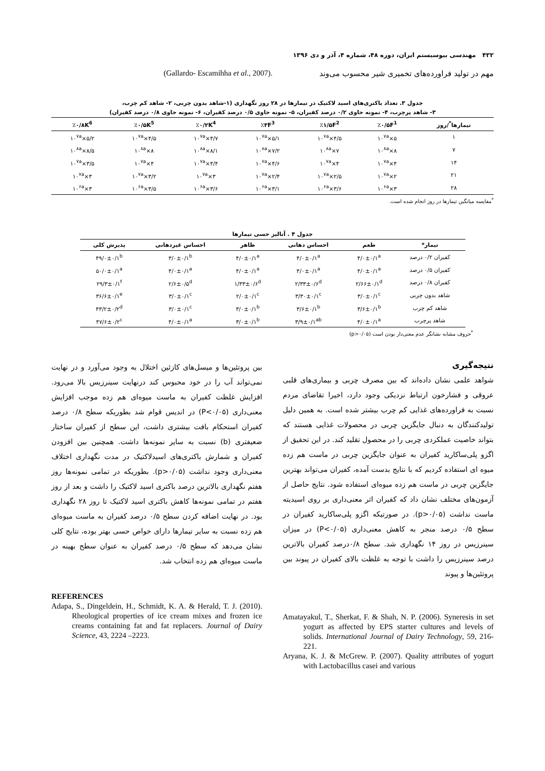۴۳۲ مهندسی بیوسیستم ایران، دوره ۴۸، شماره ۴، آذر و دی ۱۳۹۶
مهم در تولید فراورده‌های تخمیری شیر محسوب می‌وند
(Gallardo- Escamihha et al., 2007).
جدول ۳. تعداد باکتری‌های اسید لاکتیک در تیمارها در ۲۸ روز نگهداری (۱-شاهد بدون چربی، ۲- شاهد کم چرب،
۳- شاهد پرچرب، ۴- نمونه حاوی ۰/۲ درصد کفیران، ۵- نمونه حاوی ۰/۵ درصد کفیران، ۶- نمونه حاوی ۰/۸ درصد کفیران)
| تیمارها<sup>*</sup>/روز | ٪۰/۵F<sup>1</sup> | ٪۱/۵F<sup>2</sup> | ٪۳F<sup>3</sup> | ٪۰/۲K<sup>4</sup> | ٪۰/۵K<sup>5</sup> | ٪۰/۸K<sup>6</sup> |
| --- | --- | --- | --- | --- | --- | --- |
| ۱ | ۵×۱۰<sup>۷a</sup> | ۴/۵×۱۰<sup>۷a</sup> | ۵/۱×۱۰<sup>۷a</sup> | ۴/۷×۱۰<sup>۷a</sup> | ۴/۵×۱۰<sup>۷a</sup> | ۵/۲×۱۰<sup>۷a</sup> |
| ۷ | ۸×۱۰<sup>۸a</sup> | ۷×۱۰<sup>۸a</sup> | ۷/۲×۱۰<sup>۸a</sup> | ۸/۱×۱۰<sup>۸a</sup> | ۸×۱۰<sup>۸a</sup> | ۸/۵×۱۰<sup>۸a</sup> |
| ۱۴ | ۴×۱۰<sup>۷a</sup> | ۴×۱۰<sup>۷a</sup> | ۴/۶×۱۰<sup>۷a</sup> | ۴/۴×۱۰<sup>۷a</sup> | ۴×۱۰<sup>۷a</sup> | ۳/۵×۱۰<sup>۷a</sup> |
| ۲۱ | ۲×۱۰<sup>۷a</sup> | ۲/۵×۱۰<sup>۷a</sup> | ۲/۴×۱۰<sup>۷a</sup> | ۳×۱۰<sup>۷a</sup> | ۳/۲×۱۰<sup>۷a</sup> | ۳×۱۰<sup>۷a</sup> |
| ۲۸ | ۳×۱۰<sup>۶a</sup> | ۳/۶×۱۰<sup>۶a</sup> | ۳/۱×۱۰<sup>۶a</sup> | ۳/۶×۱۰<sup>۶a</sup> | ۳/۵×۱۰<sup>۶a</sup> | ۳×۱۰<sup>۶a</sup> |
<sup>*</sup> مقایسه میانگین تیمارها در روز انجام شده است.
جدول ۴ . آنالیز حسی تیمارها
| تیمار* | طعم | احساس دهانی | ظاهر | احساس غیردهانی | پذیرش کلی |
| --- | --- | --- | --- | --- | --- |
| کفیران ۰/۲ درصد | ۴/۰±۰/۱<sup>a</sup> | ۴/۰±۰/۱<sup>a</sup> | ۴/۰±۰/۱<sup>a</sup> | ۳/۰±۰/۱<sup>b</sup> | ۴۹/۰±۰/۱<sup>b</sup> |
| کفیران ۰/۵ درصد | ۴/۰±۰/۱<sup>a</sup> | ۴/۰±۰/۱<sup>a</sup> | ۴/۰±۰/۱<sup>a</sup> | ۴/۰±۰/۱<sup>a</sup> | ۵۰/۰±۰/۱<sup>a</sup> |
| کفیران ۰/۸ درصد | ۲/۶۶±۰/۱<sup>d</sup> | ۲/۳۳±۰/۶<sup>d</sup> | ۱/۳۳±۰/۶<sup>d</sup> | ۲/۶±۰/۵<sup>d</sup> | ۲۹/۳±۰/۱<sup>f</sup> |
| شاهد بدون چربی | ۳/۰±۰/۱<sup>c</sup> | ۳/۳۰±۰/۱<sup>c</sup> | ۲/۰±۰/۱<sup>c</sup> | ۳/۰±۰/۱<sup>c</sup> | ۳۶/۶±۰/۱<sup>e</sup> |
| شاهد کم چرب | ۳/۶±۰/۱<sup>b</sup> | ۳/۶±۰/۱<sup>b</sup> | ۳/۰±۰/۱<sup>b</sup> | ۳/۰±۰/۱<sup>c</sup> | ۴۳/۲±۰/۲<sup>d</sup> |
| شاهد پرچرب | ۴/۰±۰/۱<sup>a</sup> | ۳/۹±۰/۱<sup>ab</sup> | ۳/۰±۰/۱<sup>b</sup> | ۴/۰±۰/۱<sup>a</sup> | ۴۷/۶±۰/۲<sup>c</sup> |
<sup>*</sup> حروف مشابه نشانگر عدم معنی‌دار بودن است (p>۰/۰۵)
نتیجه‌گیری
شواهد علمی نشان داده‌اند که بین مصرف چربی و بیماری‌های قلبی عروقی و فشارخون ارتباط نزدیکی وجود دارد، اخیرا تقاضای مردم نسبت به فراورده‌های غذایی کم چرب بیشتر شده است. به همین دلیل تولیدکنندگان به دنبال جایگزین چربی در محصولات غذایی هستند که بتواند خاصیت عملکردی چربی را در محصول تقلید کند. در این تحقیق از اگزو پلی‌ساکارید کفیران به عنوان جایگزین چربی در ماست هم زده میوه ای استفاده کردیم که با نتایج بدست آمده، کفیران می‌تواند بهترین جایگزین چربی در ماست هم زده میوه‌ای استفاده شود. نتایج حاصل از آزمون‌های مختلف نشان داد که کفیران اثر معنی‌داری بر روی اسیدیته ماست نداشت (p>۰/۰۵). در صورتیکه اگزو پلی‌ساکارید کفیران در سطح ۰/۵ درصد منجر به کاهش معنی‌داری (P<۰/۰۵) در میزان سینرزیس در روز ۱۴ نگهداری شد. سطح ۰/۸درصد کفیران بالاترین درصد سینرزیس را داشت با توجه به غلظت بالای کفیران در پیوند بین پروتئین‌ها و پیوند
بین پروتئین‌ها و میسل‌های کازئین اختلال به وجود می‌آورد و در نهایت نمی‌تواند آب را در خود محبوس کند درنهایت سینرزیس بالا می‌رود. افزایش غلظت کفیران به ماست میوه‌ای هم زده موجب افزایش معنی‌داری (P<۰/۰۵) در اندیس قوام شد بطوریکه سطح ۰/۸ درصد کفیران استحکام بافت بیشتری داشت، این سطح از کفیران ساختار ضعیفتری (b) نسبت به سایر نمونه‌ها داشت. همچنین بین افزودن کفیران و شمارش باکتری‌های اسیدلاکتیک در مدت نگهداری اختلاف معنی‌داری وجود نداشت (p>۰/۰۵). بطوریکه در تمامی نمونه‌ها روز هفتم نگهداری بالاترین درصد باکتری اسید لاکتیک را داشت و بعد از روز هفتم در تمامی نمونه‌ها کاهش باکتری اسید لاکتیک تا روز ۲۸ نگهداری بود. در نهایت اضافه کردن سطح ۰/۵ درصد کفیران به ماست میوه‌ای هم زده نسبت به سایر تیمارها دارای خواص حسی بهتر بوده، نتایج کلی نشان می‌دهد که سطح ۰/۵ درصد کفیران به عنوان سطح بهینه در ماست میوه‌ای هم زده انتخاب شد.
REFERENCES
Adapa, S., Dingeldein, H., Schmidt, K. A. & Herald, T. J. (2010). Rheological properties of ice cream mixes and frozen ice creams containing fat and fat replacers. Journal of Dairy Science, 43, 2224 –2223.
Amatayakul, T., Sherkat, F. & Shah, N. P. (2006). Syneresis in set yogurt as affected by EPS starter cultures and levels of solids. International Journal of Dairy Technology, 59, 216-221.
Aryana, K. J. & McGrew. P. (2007). Quality attributes of yogurt with Lactobacillus casei and various